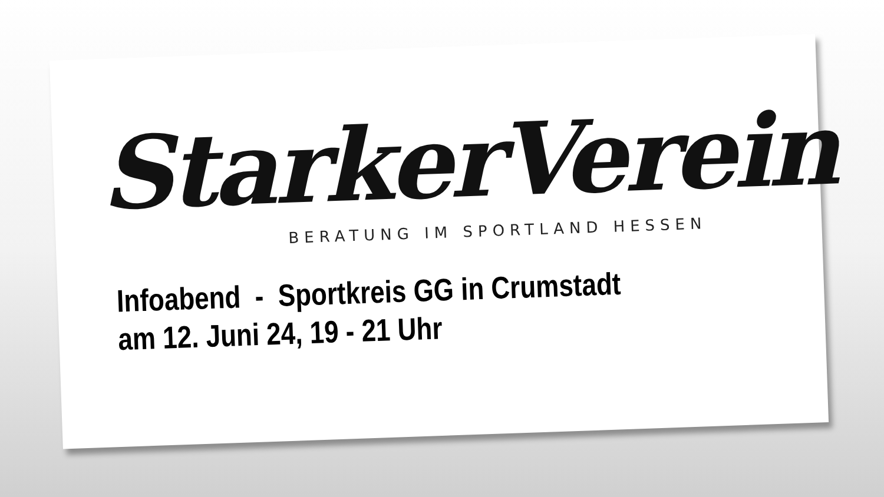StarkerVerein
BERATUNG IM SPORTLAND HESSEN
Infoabend - Sportkreis GG in Crumstadt
am 12. Juni 24, 19 - 21 Uhr